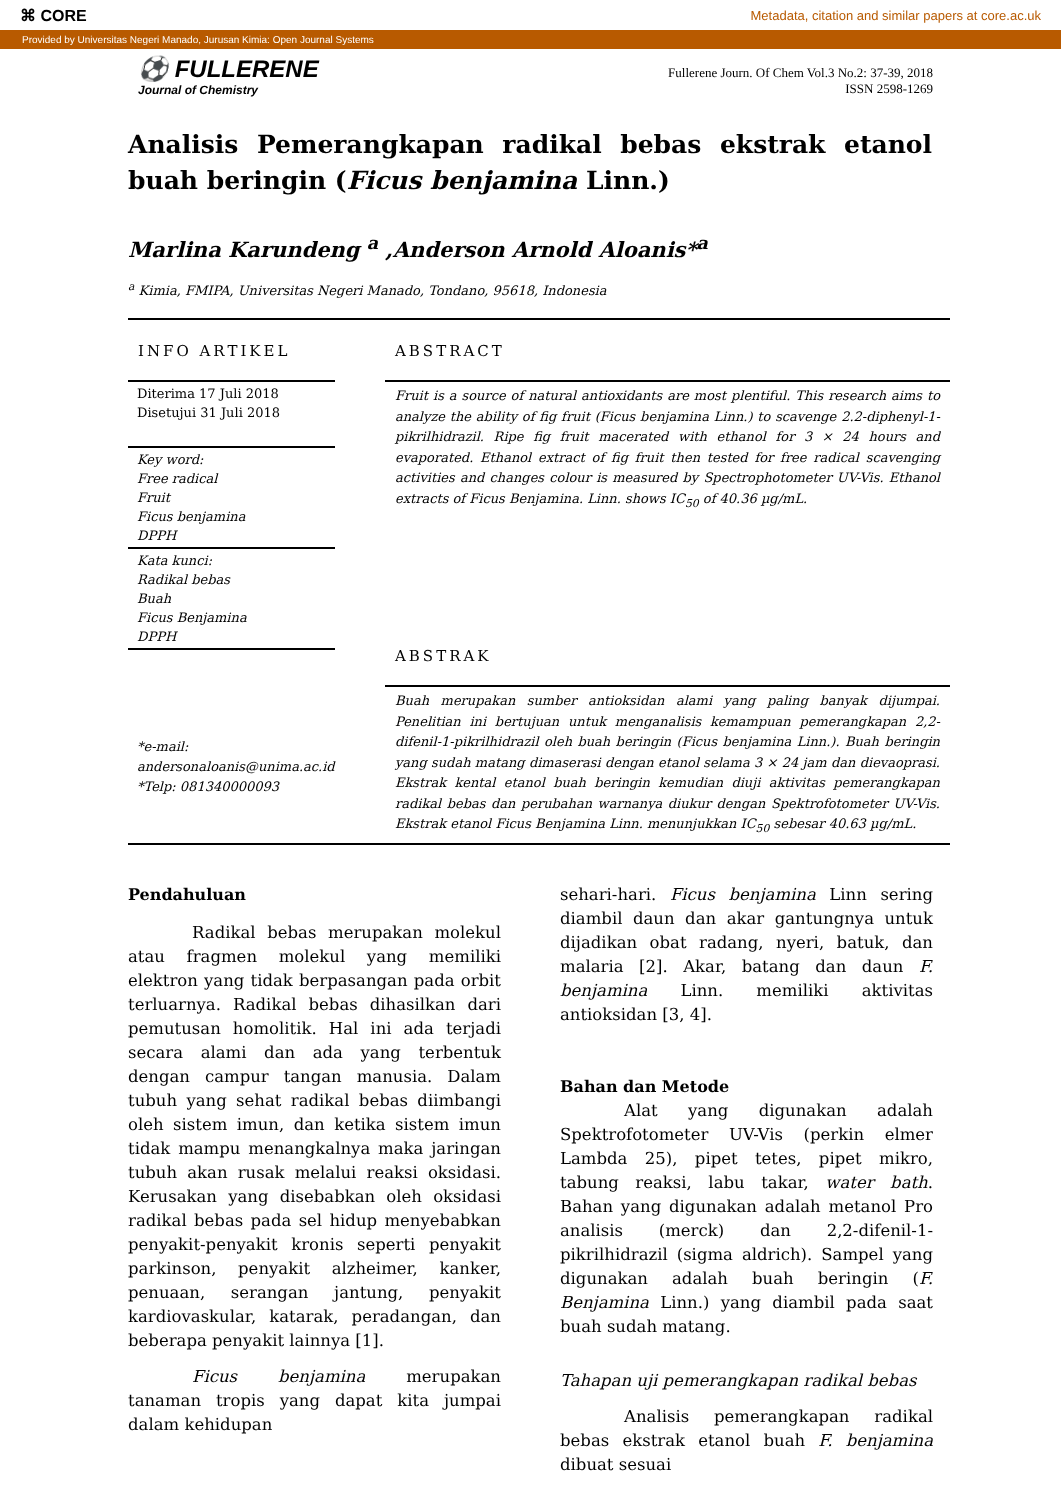⌘ CORE Metadata, citation and similar papers at core.ac.uk
Provided by Universitas Negeri Manado, Jurusan Kimia: Open Journal Systems
⚽ FULLERENE
Journal of Chemistry
Fullerene Journ. Of Chem Vol.3 No.2: 37-39, 2018
ISSN 2598-1269
Analisis Pemerangkapan radikal bebas ekstrak etanol buah beringin (Ficus benjamina Linn.)
Marlina Karundeng <sup>a</sup> ,Anderson Arnold Aloanis*<sup>a</sup>
<sup>a</sup> Kimia, FMIPA, Universitas Negeri Manado, Tondano, 95618, Indonesia
INFO ARTIKEL
Diterima 17 Juli 2018
Disetujui 31 Juli 2018
Key word:
Free radical
Fruit
Ficus benjamina
DPPH
Kata kunci:
Radikal bebas
Buah
Ficus Benjamina
DPPH
*e-mail:
andersonaloanis@unima.ac.id
*Telp: 081340000093
ABSTRACT
Fruit is a source of natural antioxidants are most plentiful. This research aims to analyze the ability of fig fruit (Ficus benjamina Linn.) to scavenge 2.2-diphenyl-1-pikrilhidrazil. Ripe fig fruit macerated with ethanol for 3 × 24 hours and evaporated. Ethanol extract of fig fruit then tested for free radical scavenging activities and changes colour is measured by Spectrophotometer UV-Vis. Ethanol extracts of Ficus Benjamina. Linn. shows IC<sub>50</sub> of 40.36 µg/mL.
ABSTRAK
Buah merupakan sumber antioksidan alami yang paling banyak dijumpai. Penelitian ini bertujuan untuk menganalisis kemampuan pemerangkapan 2,2-difenil-1-pikrilhidrazil oleh buah beringin (Ficus benjamina Linn.). Buah beringin yang sudah matang dimaserasi dengan etanol selama 3 × 24 jam dan dievaoprasi. Ekstrak kental etanol buah beringin kemudian diuji aktivitas pemerangkapan radikal bebas dan perubahan warnanya diukur dengan Spektrofotometer UV-Vis. Ekstrak etanol Ficus Benjamina Linn. menunjukkan IC<sub>50</sub> sebesar 40.63 µg/mL.
Pendahuluan
Radikal bebas merupakan molekul atau fragmen molekul yang memiliki elektron yang tidak berpasangan pada orbit terluarnya. Radikal bebas dihasilkan dari pemutusan homolitik. Hal ini ada terjadi secara alami dan ada yang terbentuk dengan campur tangan manusia. Dalam tubuh yang sehat radikal bebas diimbangi oleh sistem imun, dan ketika sistem imun tidak mampu menangkalnya maka jaringan tubuh akan rusak melalui reaksi oksidasi. Kerusakan yang disebabkan oleh oksidasi radikal bebas pada sel hidup menyebabkan penyakit-penyakit kronis seperti penyakit parkinson, penyakit alzheimer, kanker, penuaan, serangan jantung, penyakit kardiovaskular, katarak, peradangan, dan beberapa penyakit lainnya [1].
Ficus benjamina merupakan tanaman tropis yang dapat kita jumpai dalam kehidupan
sehari-hari. Ficus benjamina Linn sering diambil daun dan akar gantungnya untuk dijadikan obat radang, nyeri, batuk, dan malaria [2]. Akar, batang dan daun F. benjamina Linn. memiliki aktivitas antioksidan [3, 4].
Bahan dan Metode
Alat yang digunakan adalah Spektrofotometer UV-Vis (perkin elmer Lambda 25), pipet tetes, pipet mikro, tabung reaksi, labu takar, water bath. Bahan yang digunakan adalah metanol Pro analisis (merck) dan 2,2-difenil-1-pikrilhidrazil (sigma aldrich). Sampel yang digunakan adalah buah beringin (F. Benjamina Linn.) yang diambil pada saat buah sudah matang.
Tahapan uji pemerangkapan radikal bebas
Analisis pemerangkapan radikal bebas ekstrak etanol buah F. benjamina dibuat sesuai